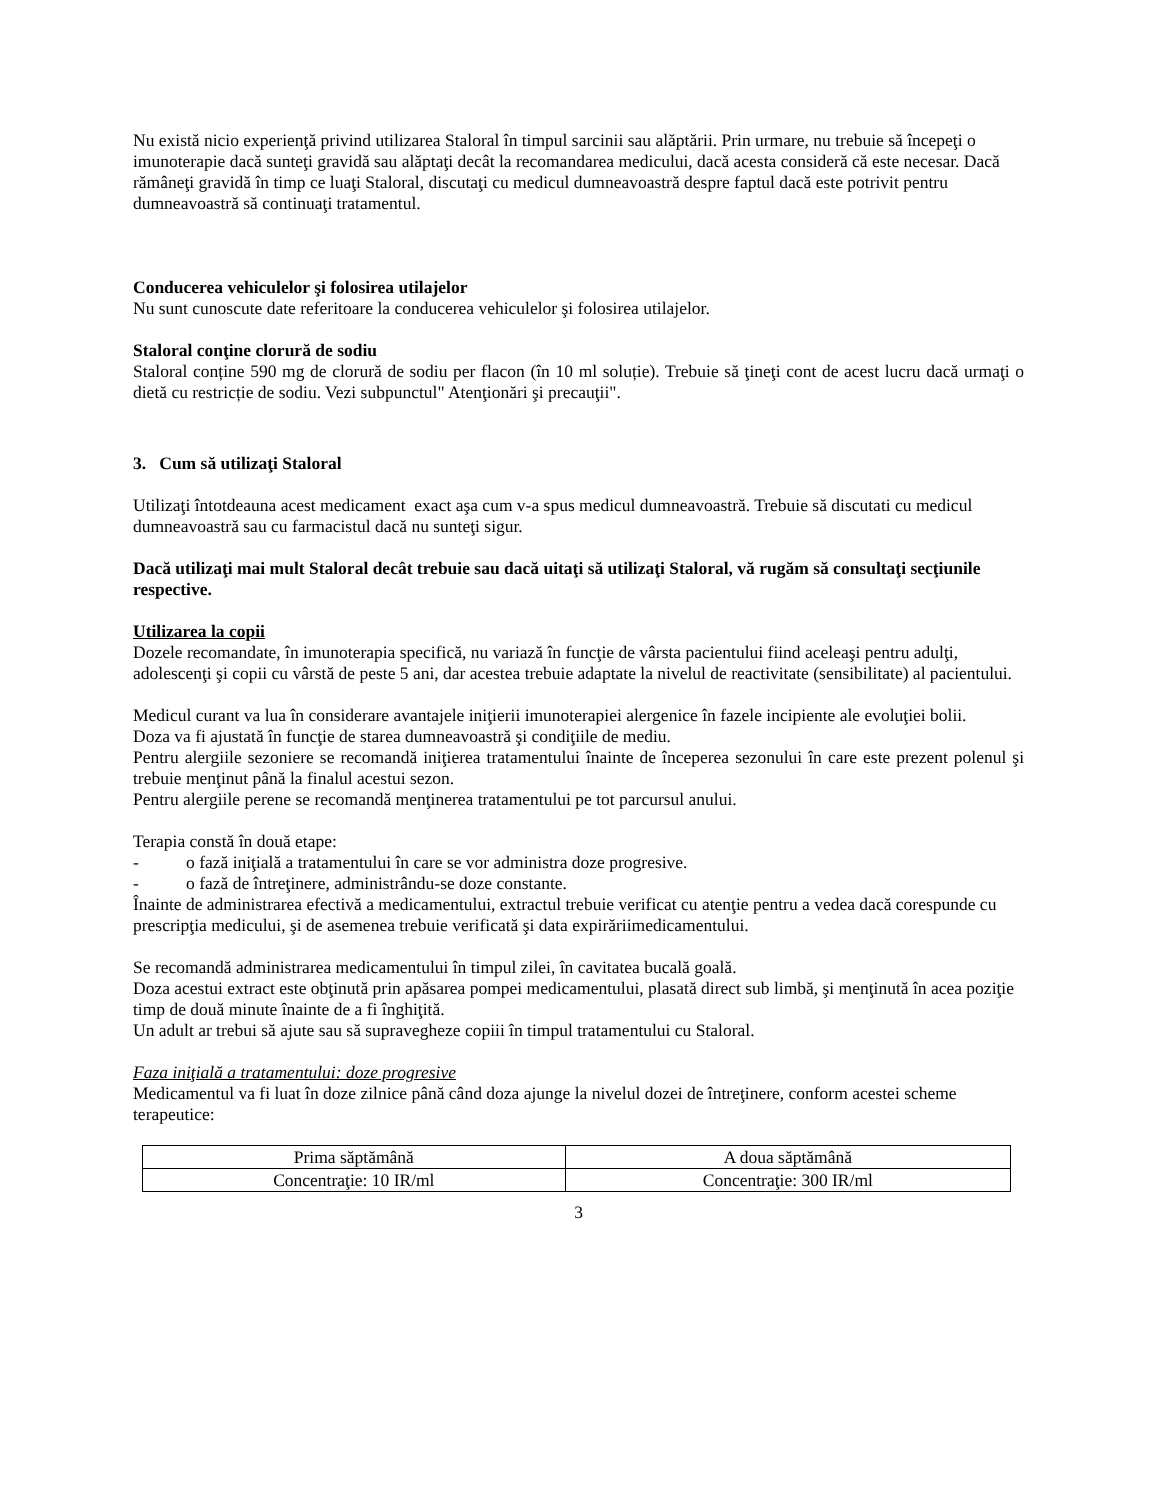Nu există nicio experienţă privind utilizarea Staloral în timpul sarcinii sau alăptării. Prin urmare, nu trebuie să începeţi o imunoterapie dacă sunteţi gravidă sau alăptaţi decât la recomandarea medicului, dacă acesta consideră că este necesar. Dacă rămâneţi gravidă în timp ce luaţi Staloral, discutaţi cu medicul dumneavoastră despre faptul dacă este potrivit pentru dumneavoastră să continuaţi tratamentul.
Conducerea vehiculelor şi folosirea utilajelor
Nu sunt cunoscute date referitoare la conducerea vehiculelor şi folosirea utilajelor.
Staloral conţine clorură de sodiu
Staloral conține 590 mg de clorură de sodiu per flacon (în 10 ml soluție). Trebuie să ţineţi cont de acest lucru dacă urmaţi o dietă cu restricție de sodiu. Vezi subpunctul" Atenţionări şi precauţii".
3. Cum să utilizaţi Staloral
Utilizaţi întotdeauna acest medicament exact aşa cum v-a spus medicul dumneavoastră. Trebuie să discutati cu medicul dumneavoastră sau cu farmacistul dacă nu sunteţi sigur.
Dacă utilizaţi mai mult Staloral decât trebuie sau dacă uitaţi să utilizaţi Staloral, vă rugăm să consultaţi secţiunile respective.
Utilizarea la copii
Dozele recomandate, în imunoterapia specifică, nu variază în funcţie de vârsta pacientului fiind aceleaşi pentru adulţi, adolescenţi şi copii cu vârstă de peste 5 ani, dar acestea trebuie adaptate la nivelul de reactivitate (sensibilitate) al pacientului.
Medicul curant va lua în considerare avantajele iniţierii imunoterapiei alergenice în fazele incipiente ale evoluţiei bolii.
Doza va fi ajustată în funcţie de starea dumneavoastră şi condiţiile de mediu.
Pentru alergiile sezoniere se recomandă iniţierea tratamentului înainte de începerea sezonului în care este prezent polenul şi trebuie menţinut până la finalul acestui sezon.
Pentru alergiile perene se recomandă menţinerea tratamentului pe tot parcursul anului.
Terapia constă în două etape:
- o fază iniţială a tratamentului în care se vor administra doze progresive.
- o fază de întreţinere, administrându-se doze constante.
Înainte de administrarea efectivă a medicamentului, extractul trebuie verificat cu atenţie pentru a vedea dacă corespunde cu prescripţia medicului, şi de asemenea trebuie verificată şi data expirăriimedicamentului.
Se recomandă administrarea medicamentului în timpul zilei, în cavitatea bucală goală.
Doza acestui extract este obţinută prin apăsarea pompei medicamentului, plasată direct sub limbă, şi menţinută în acea poziţie timp de două minute înainte de a fi înghiţită.
Un adult ar trebui să ajute sau să supravegheze copiii în timpul tratamentului cu Staloral.
Faza iniţială a tratamentului: doze progresive
Medicamentul va fi luat în doze zilnice până când doza ajunge la nivelul dozei de întreţinere, conform acestei scheme terapeutice:
| Prima săptămână | A doua săptămână |
| Concentraţie: 10 IR/ml | Concentraţie: 300 IR/ml |
3